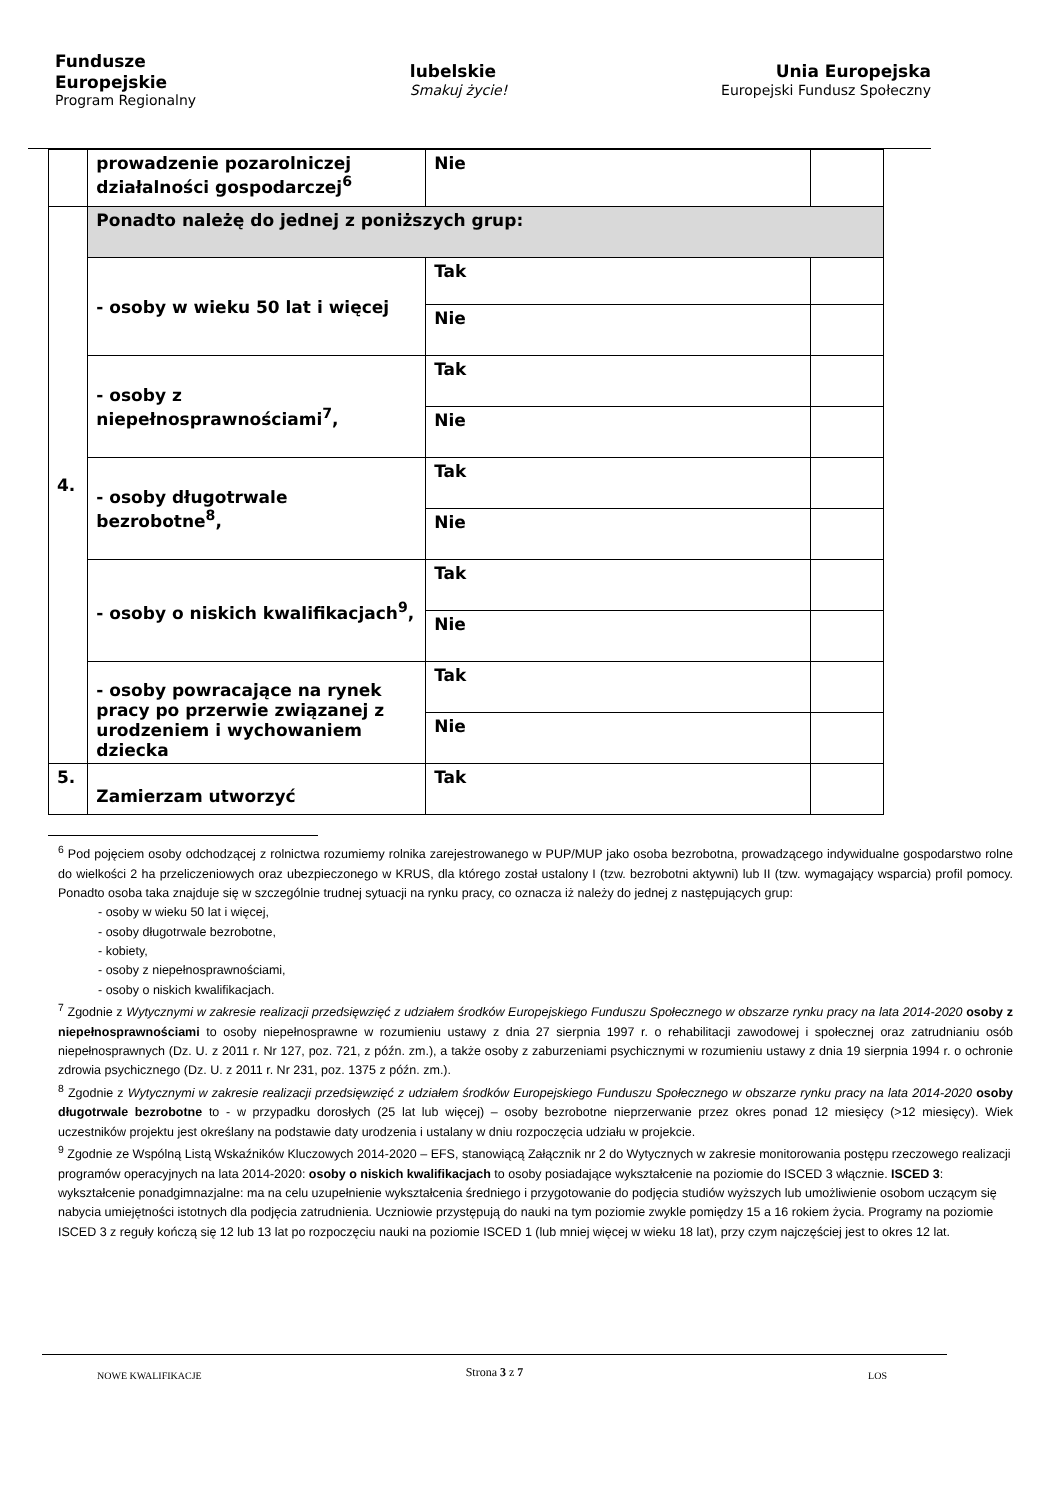Fundusze
Europejskie
Program Regionalny
lubelskie
Smakuj życie!
Unia Europejska
Europejski Fundusz Społeczny
| | prowadzenie pozarolniczej działalności gospodarczej<sup>6</sup> | Nie | |
| 4. | Ponadto należę do jednej z poniższych grup: | | |
| | - osoby w wieku 50 lat i więcej | Tak | |
| | | Nie | |
| | - osoby z niepełnosprawnościami<sup>7</sup>, | Tak | |
| | | Nie | |
| | - osoby długotrwale bezrobotne<sup>8</sup>, | Tak | |
| | | Nie | |
| | - osoby o niskich kwalifikacjach<sup>9</sup>, | Tak | |
| | | Nie | |
| | - osoby powracające na rynek pracy po przerwie związanej z urodzeniem i wychowaniem dziecka | Tak | |
| | | Nie | |
| 5. | Zamierzam utworzyć | Tak | |
<sup>6</sup> Pod pojęciem osoby odchodzącej z rolnictwa rozumiemy rolnika zarejestrowanego w PUP/MUP jako osoba bezrobotna, prowadzącego indywidualne gospodarstwo rolne do wielkości 2 ha przeliczeniowych oraz ubezpieczonego w KRUS, dla którego został ustalony I (tzw. bezrobotni aktywni) lub II (tzw. wymagający wsparcia) profil pomocy. Ponadto osoba taka znajduje się w szczególnie trudnej sytuacji na rynku pracy, co oznacza iż należy do jednej z następujących grup:
- osoby w wieku 50 lat i więcej,
- osoby długotrwale bezrobotne,
- kobiety,
- osoby z niepełnosprawnościami,
- osoby o niskich kwalifikacjach.
<sup>7</sup> Zgodnie z Wytycznymi w zakresie realizacji przedsięwzięć z udziałem środków Europejskiego Funduszu Społecznego w obszarze rynku pracy na lata 2014-2020 osoby z niepełnosprawnościami to osoby niepełnosprawne w rozumieniu ustawy z dnia 27 sierpnia 1997 r. o rehabilitacji zawodowej i społecznej oraz zatrudnianiu osób niepełnosprawnych (Dz. U. z 2011 r. Nr 127, poz. 721, z późn. zm.), a także osoby z zaburzeniami psychicznymi w rozumieniu ustawy z dnia 19 sierpnia 1994 r. o ochronie zdrowia psychicznego (Dz. U. z 2011 r. Nr 231, poz. 1375 z późn. zm.).
<sup>8</sup> Zgodnie z Wytycznymi w zakresie realizacji przedsięwzięć z udziałem środków Europejskiego Funduszu Społecznego w obszarze rynku pracy na lata 2014-2020 osoby długotrwale bezrobotne to - w przypadku dorosłych (25 lat lub więcej) – osoby bezrobotne nieprzerwanie przez okres ponad 12 miesięcy (>12 miesięcy). Wiek uczestników projektu jest określany na podstawie daty urodzenia i ustalany w dniu rozpoczęcia udziału w projekcie.
<sup>9</sup> Zgodnie ze Wspólną Listą Wskaźników Kluczowych 2014-2020 – EFS, stanowiącą Załącznik nr 2 do Wytycznych w zakresie monitorowania postępu rzeczowego realizacji programów operacyjnych na lata 2014-2020: osoby o niskich kwalifikacjach to osoby posiadające wykształcenie na poziomie do ISCED 3 włącznie. ISCED 3: wykształcenie ponadgimnazjalne: ma na celu uzupełnienie wykształcenia średniego i przygotowanie do podjęcia studiów wyższych lub umożliwienie osobom uczącym się nabycia umiejętności istotnych dla podjęcia zatrudnienia. Uczniowie przystępują do nauki na tym poziomie zwykle pomiędzy 15 a 16 rokiem życia. Programy na poziomie ISCED 3 z reguły kończą się 12 lub 13 lat po rozpoczęciu nauki na poziomie ISCED 1 (lub mniej więcej w wieku 18 lat), przy czym najczęściej jest to okres 12 lat.
Strona 3 z 7
NOWE KWALIFIKACJE LOS